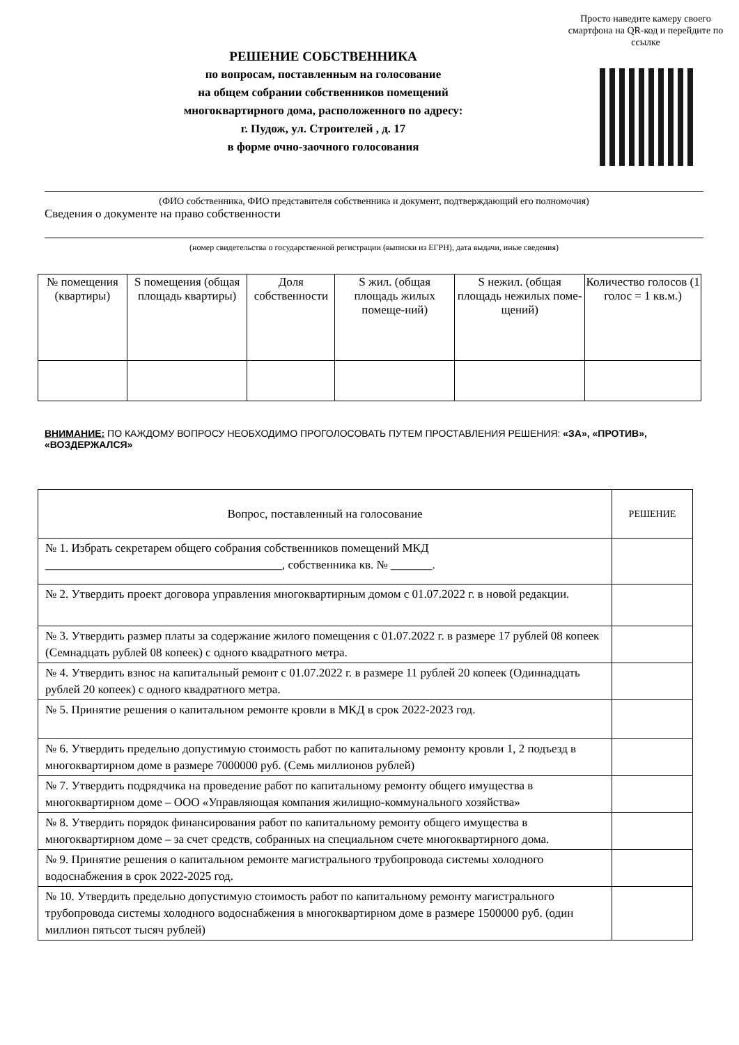Просто наведите камеру своего смартфона на QR-код и перейдите по ссылке
РЕШЕНИЕ СОБСТВЕННИКА
по вопросам, поставленным на голосование
на общем собрании собственников помещений
многоквартирного дома, расположенного по адресу:
г. Пудож, ул. Строителей , д. 17
в форме очно-заочного голосования
(ФИО собственника, ФИО представителя собственника и документ, подтверждающий его полномочия)
Сведения о документе на право собственности
(номер свидетельства о государственной регистрации (выписки из ЕГРН), дата выдачи, иные сведения)
| № помещения (квартиры) | S помещения (общая площадь квартиры) | Доля собственности | S жил. (общая площадь жилых помеще-ний) | S нежил. (общая площадь нежилых поме-щений) | Количество голосов (1 голос = 1 кв.м.) |
| --- | --- | --- | --- | --- | --- |
ВНИМАНИЕ: ПО КАЖДОМУ ВОПРОСУ НЕОБХОДИМО ПРОГОЛОСОВАТЬ ПУТЕМ ПРОСТАВЛЕНИЯ РЕШЕНИЯ: «ЗА», «ПРОТИВ», «ВОЗДЕРЖАЛСЯ»
| Вопрос, поставленный на голосование | РЕШЕНИЕ |
| № 1. Избрать секретарем общего собрания собственников помещений МКД ________________________________________, собственника кв. № _______. | |
| № 2. Утвердить проект договора управления многоквартирным домом с 01.07.2022 г. в новой редакции. | |
| № 3. Утвердить размер платы за содержание жилого помещения с 01.07.2022 г. в размере 17 рублей 08 копеек (Семнадцать рублей 08 копеек) с одного квадратного метра. | |
| № 4. Утвердить взнос на капитальный ремонт с 01.07.2022 г. в размере 11 рублей 20 копеек (Одиннадцать рублей 20 копеек) с одного квадратного метра. | |
| № 5. Принятие решения о капитальном ремонте кровли в МКД в срок 2022-2023 год. | |
| № 6. Утвердить предельно допустимую стоимость работ по капитальному ремонту кровли 1, 2 подъезд в многоквартирном доме в размере 7000000 руб. (Семь миллионов рублей) | |
| № 7. Утвердить подрядчика на проведение работ по капитальному ремонту общего имущества в многоквартирном доме – ООО «Управляющая компания жилищно-коммунального хозяйства» | |
| № 8. Утвердить порядок финансирования работ по капитальному ремонту общего имущества в многоквартирном доме – за счет средств, собранных на специальном счете многоквартирного дома. | |
| № 9. Принятие решения о капитальном ремонте магистрального трубопровода системы холодного водоснабжения в срок 2022-2025 год. | |
| № 10. Утвердить предельно допустимую стоимость работ по капитальному ремонту магистрального трубопровода системы холодного водоснабжения в многоквартирном доме в размере 1500000 руб. (один миллион пятьсот тысяч рублей) | |